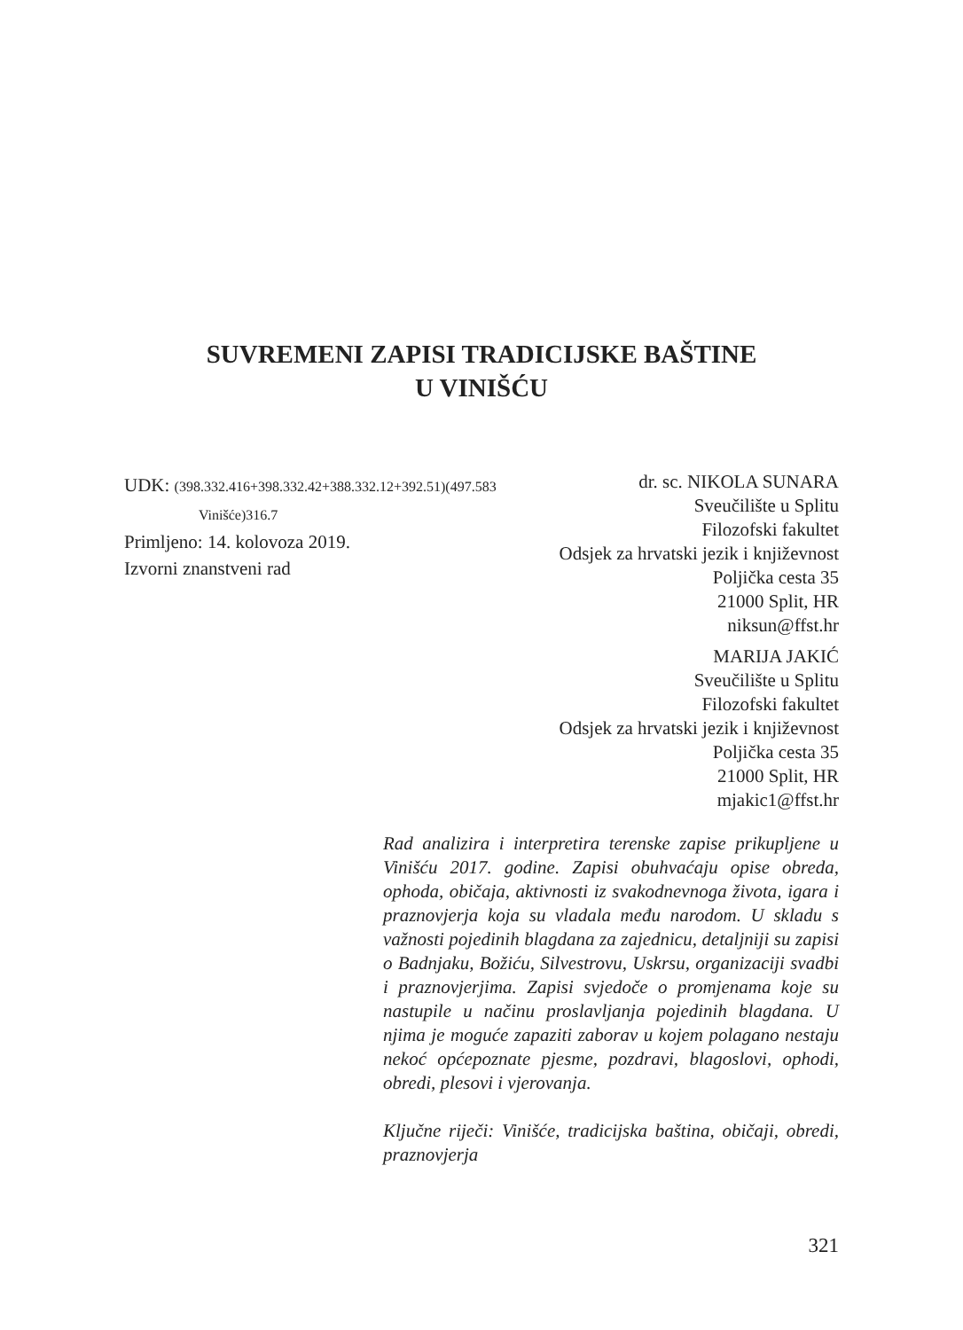SUVREMENI ZAPISI TRADICIJSKE BAŠTINE
U VINIŠĆU
UDK: (398.332.416+398.332.42+388.332.12+392.51)(497.583
Vinišće)316.7
Primljeno: 14. kolovoza 2019.
Izvorni znanstveni rad
dr. sc. NIKOLA SUNARA
Sveučilište u Splitu
Filozofski fakultet
Odsjek za hrvatski jezik i književnost
Poljička cesta 35
21000 Split, HR
niksun@ffst.hr
MARIJA JAKIĆ
Sveučilište u Splitu
Filozofski fakultet
Odsjek za hrvatski jezik i književnost
Poljička cesta 35
21000 Split, HR
mjakic1@ffst.hr
Rad analizira i interpretira terenske zapise prikupljene u Vinišću 2017. godine. Zapisi obuhvaćaju opise obreda, ophoda, običaja, aktivnosti iz svakodnevnoga života, igara i praznovjerja koja su vladala među narodom. U skladu s važnosti pojedinih blagdana za zajednicu, detaljniji su zapisi o Badnjaku, Božiću, Silvestrovu, Uskrsu, organizaciji svadbi i praznovjerjima. Zapisi svjedoče o promjenama koje su nastupile u načinu proslavljanja pojedinih blagdana. U njima je moguće zapaziti zaborav u kojem polagano nestaju nekoć općepoznate pjesme, pozdravi, blagoslovi, ophodi, obredi, plesovi i vjerovanja.
Ključne riječi: Vinišće, tradicijska baština, običaji, obredi, praznovjerja
321